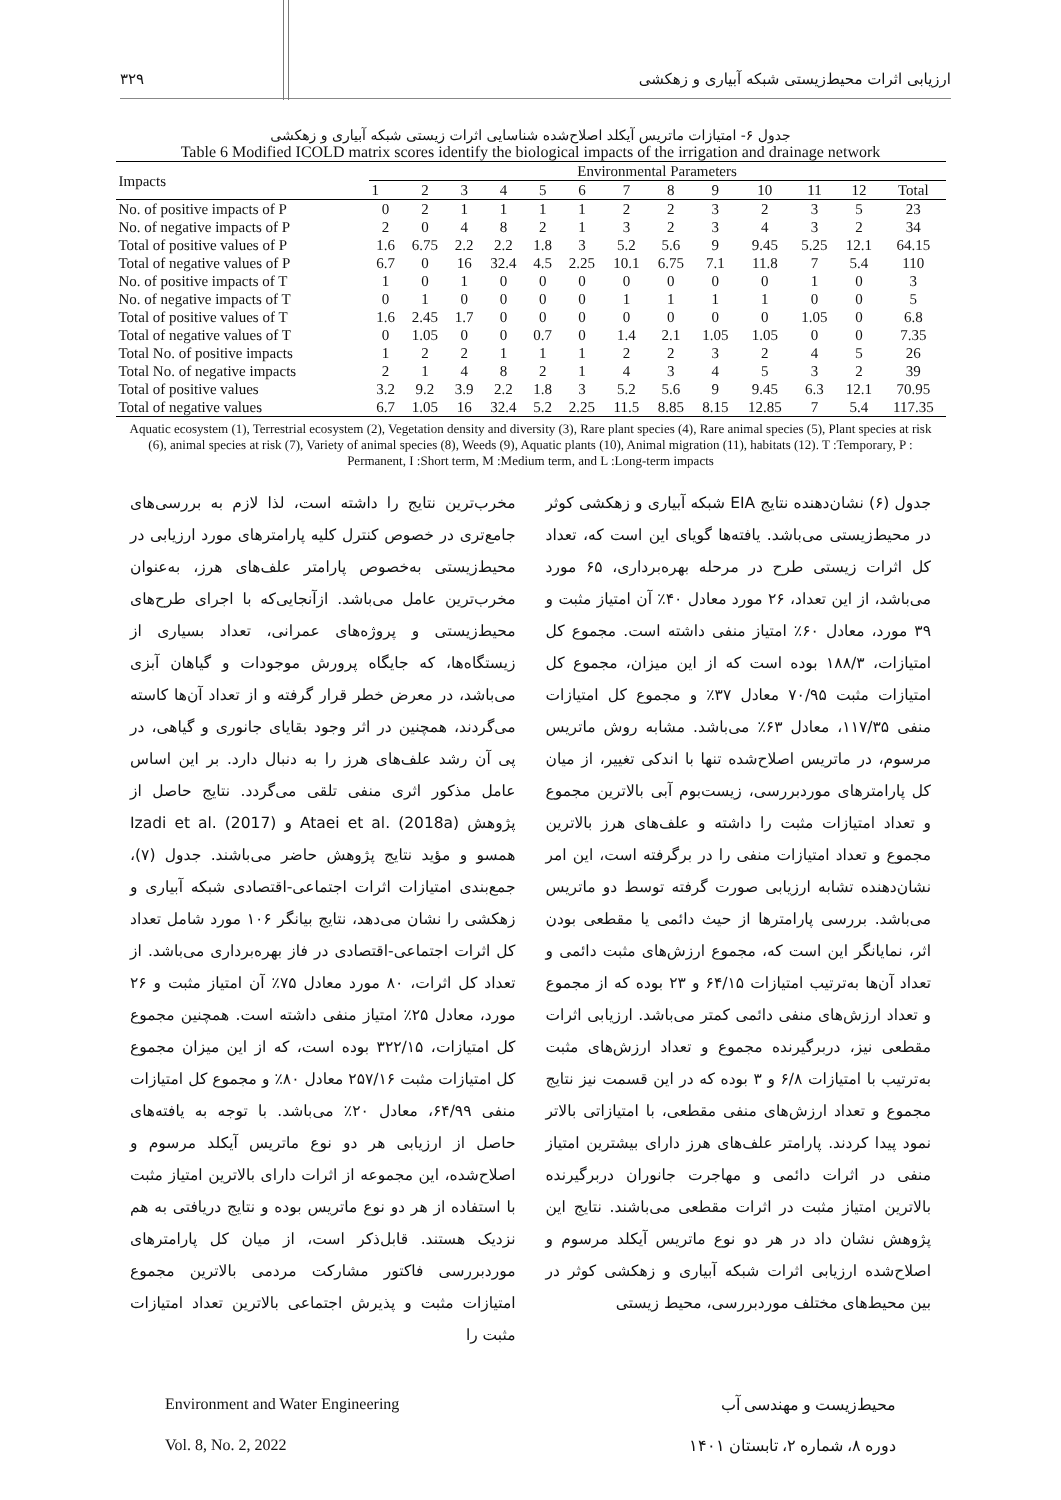ارزیابی اثرات محیط‌زیستی شبکه آبیاری و زهکشی ۳۲۹
جدول ۶- امتیازات ماتریس آیکلد اصلاح‌شده شناسایی اثرات زیستی شبکه آبیاری و زهکشی
Table 6 Modified ICOLD matrix scores identify the biological impacts of the irrigation and drainage network
| Impacts | Environmental Parameters | | | | | | | | | | | | |
| --- | --- | --- | --- | --- | --- | --- | --- | --- | --- | --- | --- | --- | --- |
| | 1 | 2 | 3 | 4 | 5 | 6 | 7 | 8 | 9 | 10 | 11 | 12 | Total |
| No. of positive impacts of P | 0 | 2 | 1 | 1 | 1 | 1 | 2 | 2 | 3 | 2 | 3 | 5 | 23 |
| No. of negative impacts of P | 2 | 0 | 4 | 8 | 2 | 1 | 3 | 2 | 3 | 4 | 3 | 2 | 34 |
| Total of positive values of P | 1.6 | 6.75 | 2.2 | 2.2 | 1.8 | 3 | 5.2 | 5.6 | 9 | 9.45 | 5.25 | 12.1 | 64.15 |
| Total of negative values of P | 6.7 | 0 | 16 | 32.4 | 4.5 | 2.25 | 10.1 | 6.75 | 7.1 | 11.8 | 7 | 5.4 | 110 |
| No. of positive impacts of T | 1 | 0 | 1 | 0 | 0 | 0 | 0 | 0 | 0 | 0 | 1 | 0 | 3 |
| No. of negative impacts of T | 0 | 1 | 0 | 0 | 0 | 0 | 1 | 1 | 1 | 1 | 0 | 0 | 5 |
| Total of positive values of T | 1.6 | 2.45 | 1.7 | 0 | 0 | 0 | 0 | 0 | 0 | 0 | 1.05 | 0 | 6.8 |
| Total of negative values of T | 0 | 1.05 | 0 | 0 | 0.7 | 0 | 1.4 | 2.1 | 1.05 | 1.05 | 0 | 0 | 7.35 |
| Total No. of positive impacts | 1 | 2 | 2 | 1 | 1 | 1 | 2 | 2 | 3 | 2 | 4 | 5 | 26 |
| Total No. of negative impacts | 2 | 1 | 4 | 8 | 2 | 1 | 4 | 3 | 4 | 5 | 3 | 2 | 39 |
| Total of positive values | 3.2 | 9.2 | 3.9 | 2.2 | 1.8 | 3 | 5.2 | 5.6 | 9 | 9.45 | 6.3 | 12.1 | 70.95 |
| Total of negative values | 6.7 | 1.05 | 16 | 32.4 | 5.2 | 2.25 | 11.5 | 8.85 | 8.15 | 12.85 | 7 | 5.4 | 117.35 |
Aquatic ecosystem (1), Terrestrial ecosystem (2), Vegetation density and diversity (3), Rare plant species (4), Rare animal species (5), Plant species at risk (6), animal species at risk (7), Variety of animal species (8), Weeds (9), Aquatic plants (10), Animal migration (11), habitats (12). T :Temporary, P : Permanent, I :Short term, M :Medium term, and L :Long-term impacts
جدول (۶) نشان‌دهنده نتایج EIA شبکه آبیاری و زهکشی کوثر در محیط‌زیستی می‌باشد. یافته‌ها گویای این است که، تعداد کل اثرات زیستی طرح در مرحله بهره‌برداری، ۶۵ مورد می‌باشد، از این تعداد، ۲۶ مورد معادل ۴۰٪ آن امتیاز مثبت و ۳۹ مورد، معادل ۶۰٪ امتیاز منفی داشته است. مجموع کل امتیازات، ۱۸۸/۳ بوده است که از این میزان، مجموع کل امتیازات مثبت ۷۰/۹۵ معادل ۳۷٪ و مجموع کل امتیازات منفی ۱۱۷/۳۵، معادل ۶۳٪ می‌باشد. مشابه روش ماتریس مرسوم، در ماتریس اصلاح‌شده تنها با اندکی تغییر، از میان کل پارامترهای موردبررسی، زیست‌بوم آبی بالاترین مجموع و تعداد امتیازات مثبت را داشته و علف‌های هرز بالاترین مجموع و تعداد امتیازات منفی را در برگرفته است، این امر نشان‌دهنده تشابه ارزیابی صورت گرفته توسط دو ماتریس می‌باشد. بررسی پارامترها از حیث دائمی یا مقطعی بودن اثر، نمایانگر این است که، مجموع ارزش‌های مثبت دائمی و تعداد آن‌ها به‌ترتیب امتیازات ۶۴/۱۵ و ۲۳ بوده که از مجموع و تعداد ارزش‌های منفی دائمی کمتر می‌باشد. ارزیابی اثرات مقطعی نیز، دربرگیرنده مجموع و تعداد ارزش‌های مثبت به‌ترتیب با امتیازات ۶/۸ و ۳ بوده که در این قسمت نیز نتایج مجموع و تعداد ارزش‌های منفی مقطعی، با امتیازاتی بالاتر نمود پیدا کردند. پارامتر علف‌های هرز دارای بیشترین امتیاز منفی در اثرات دائمی و مهاجرت جانوران دربرگیرنده بالاترین امتیاز مثبت در اثرات مقطعی می‌باشند. نتایج این پژوهش نشان داد در هر دو نوع ماتریس آیکلد مرسوم و اصلاح‌شده ارزیابی اثرات شبکه آبیاری و زهکشی کوثر در بین محیط‌های مختلف موردبررسی، محیط زیستی
مخرب‌ترین نتایج را داشته است، لذا لازم به بررسی‌های جامع‌تری در خصوص کنترل کلیه پارامترهای مورد ارزیابی در محیط‌زیستی به‌خصوص پارامتر علف‌های هرز، به‌عنوان مخرب‌ترین عامل می‌باشد. ازآنجایی‌که با اجرای طرح‌های محیط‌زیستی و پروژه‌های عمرانی، تعداد بسیاری از زیستگاه‌ها، که جایگاه پرورش موجودات و گیاهان آبزی می‌باشد، در معرض خطر قرار گرفته و از تعداد آن‌ها کاسته می‌گردند، همچنین در اثر وجود بقایای جانوری و گیاهی، در پی آن رشد علف‌های هرز را به دنبال دارد. بر این اساس عامل مذکور اثری منفی تلقی می‌گردد. نتایج حاصل از پژوهش Ataei et al. (2018a) و Izadi et al. (2017) همسو و مؤید نتایج پژوهش حاضر می‌باشند. جدول (۷)، جمع‌بندی امتیازات اثرات اجتماعی-اقتصادی شبکه آبیاری و زهکشی را نشان می‌دهد، نتایج بیانگر ۱۰۶ مورد شامل تعداد کل اثرات اجتماعی-اقتصادی در فاز بهره‌برداری می‌باشد. از تعداد کل اثرات، ۸۰ مورد معادل ۷۵٪ آن امتیاز مثبت و ۲۶ مورد، معادل ۲۵٪ امتیاز منفی داشته است. همچنین مجموع کل امتیازات، ۳۲۲/۱۵ بوده است، که از این میزان مجموع کل امتیازات مثبت ۲۵۷/۱۶ معادل ۸۰٪ و مجموع کل امتیازات منفی ۶۴/۹۹، معادل ۲۰٪ می‌باشد. با توجه به یافته‌های حاصل از ارزیابی هر دو نوع ماتریس آیکلد مرسوم و اصلاح‌شده، این مجموعه از اثرات دارای بالاترین امتیاز مثبت با استفاده از هر دو نوع ماتریس بوده و نتایج دریافتی به هم نزدیک هستند. قابل‌ذکر است، از میان کل پارامترهای موردبررسی فاکتور مشارکت مردمی بالاترین مجموع امتیازات مثبت و پذیرش اجتماعی بالاترین تعداد امتیازات مثبت را
Environment and Water Engineering محیط‌زیست و مهندسی آب
Vol. 8, No. 2, 2022 دوره ۸، شماره ۲، تابستان ۱۴۰۱